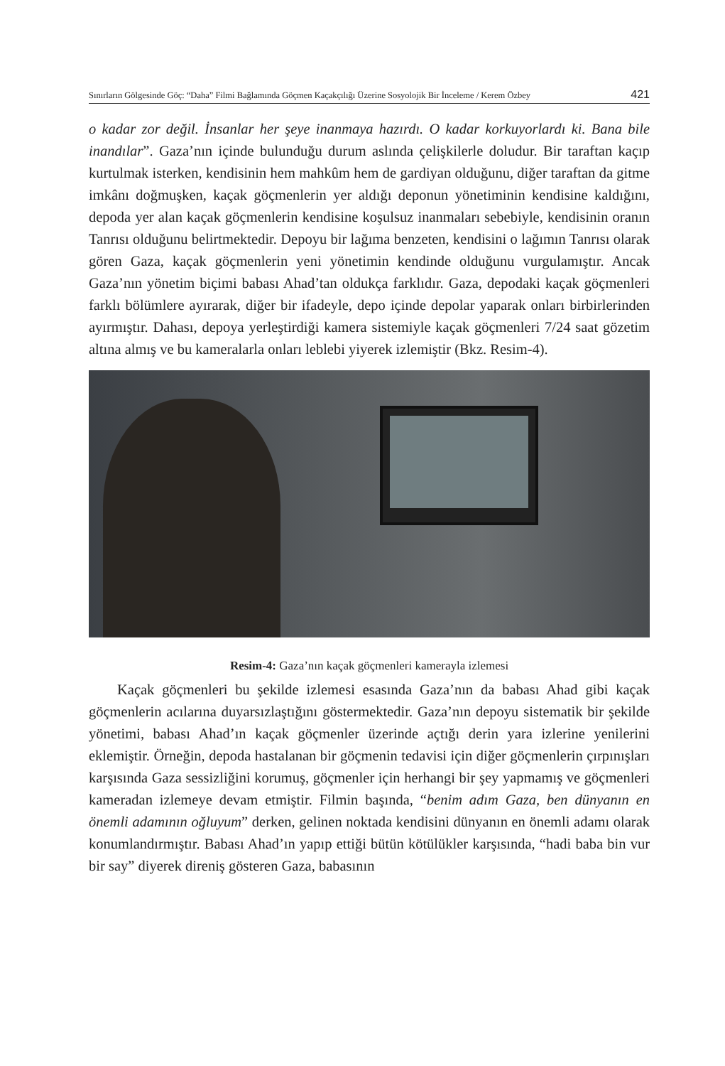Sınırların Gölgesinde Göç: “Daha” Filmi Bağlamında Göçmen Kaçakçılığı Üzerine Sosyolojik Bir İnceleme / Kerem Özbey 421
o kadar zor değil. İnsanlar her şeye inanmaya hazırdı. O kadar korkuyorlardı ki. Bana bile inandılar”. Gaza’nın içinde bulunduğu durum aslında çelişkilerle doludur. Bir taraftan kaçıp kurtulmak isterken, kendisinin hem mahkûm hem de gardiyan olduğunu, diğer taraftan da gitme imkânı doğmuşken, kaçak göçmenlerin yer aldığı deponun yönetiminin kendisine kaldığını, depoda yer alan kaçak göçmenlerin kendisine koşulsuz inanmaları sebebiyle, kendisinin oranın Tanrısı olduğunu belirtmektedir. Depoyu bir lağıma benzeten, kendisini o lağımın Tanrısı olarak gören Gaza, kaçak göçmenlerin yeni yönetimin kendinde olduğunu vurgulamıştır. Ancak Gaza’nın yönetim biçimi babası Ahad’tan oldukça farklıdır. Gaza, depodaki kaçak göçmenleri farklı bölümlere ayırarak, diğer bir ifadeyle, depo içinde depolar yaparak onları birbirlerinden ayırmıştır. Dahası, depoya yerleştirdiği kamera sistemiyle kaçak göçmenleri 7/24 saat gözetim altına almış ve bu kameralarla onları leblebi yiyerek izlemiştir (Bkz. Resim-4).
Resim-4: Gaza’nın kaçak göçmenleri kamerayla izlemesi
Kaçak göçmenleri bu şekilde izlemesi esasında Gaza’nın da babası Ahad gibi kaçak göçmenlerin acılarına duyarsızlaştığını göstermektedir. Gaza’nın depoyu sistematik bir şekilde yönetimi, babası Ahad’ın kaçak göçmenler üzerinde açtığı derin yara izlerine yenilerini eklemiştir. Örneğin, depoda hastalanan bir göçmenin tedavisi için diğer göçmenlerin çırpınışları karşısında Gaza sessizliğini korumuş, göçmenler için herhangi bir şey yapmamış ve göçmenleri kameradan izlemeye devam etmiştir. Filmin başında, “benim adım Gaza, ben dünyanın en önemli adamının oğluyum” derken, gelinen noktada kendisini dünyanın en önemli adamı olarak konumlandırmıştır. Babası Ahad’ın yapıp ettiği bütün kötülükler karşısında, “hadi baba bin vur bir say” diyerek direniş gösteren Gaza, babasının